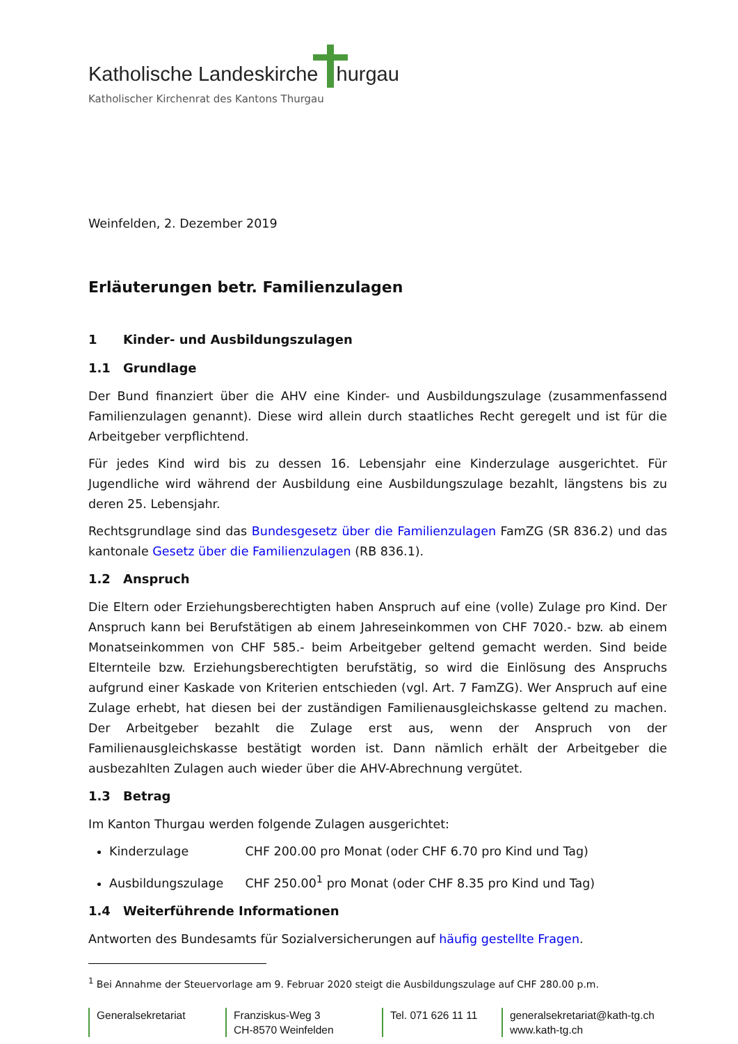Katholische Landeskirche hurgau
Katholischer Kirchenrat des Kantons Thurgau
Weinfelden, 2. Dezember 2019
Erläuterungen betr. Familienzulagen
1 Kinder- und Ausbildungszulagen
1.1 Grundlage
Der Bund finanziert über die AHV eine Kinder- und Ausbildungszulage (zusammenfassend Familienzulagen genannt). Diese wird allein durch staatliches Recht geregelt und ist für die Arbeitgeber verpflichtend.
Für jedes Kind wird bis zu dessen 16. Lebensjahr eine Kinderzulage ausgerichtet. Für Jugendliche wird während der Ausbildung eine Ausbildungszulage bezahlt, längstens bis zu deren 25. Lebensjahr.
Rechtsgrundlage sind das Bundesgesetz über die Familienzulagen FamZG (SR 836.2) und das kantonale Gesetz über die Familienzulagen (RB 836.1).
1.2 Anspruch
Die Eltern oder Erziehungsberechtigten haben Anspruch auf eine (volle) Zulage pro Kind. Der Anspruch kann bei Berufstätigen ab einem Jahreseinkommen von CHF 7020.- bzw. ab einem Monatseinkommen von CHF 585.- beim Arbeitgeber geltend gemacht werden. Sind beide Elternteile bzw. Erziehungsberechtigten berufstätig, so wird die Einlösung des Anspruchs aufgrund einer Kaskade von Kriterien entschieden (vgl. Art. 7 FamZG). Wer Anspruch auf eine Zulage erhebt, hat diesen bei der zuständigen Familienausgleichskasse geltend zu machen. Der Arbeitgeber bezahlt die Zulage erst aus, wenn der Anspruch von der Familienausgleichskasse bestätigt worden ist. Dann nämlich erhält der Arbeitgeber die ausbezahlten Zulagen auch wieder über die AHV-Abrechnung vergütet.
1.3 Betrag
Im Kanton Thurgau werden folgende Zulagen ausgerichtet:
Kinderzulage CHF 200.00 pro Monat (oder CHF 6.70 pro Kind und Tag)
Ausbildungszulage CHF 250.00<sup>1</sup> pro Monat (oder CHF 8.35 pro Kind und Tag)
1.4 Weiterführende Informationen
Antworten des Bundesamts für Sozialversicherungen auf häufig gestellte Fragen.
<sup>1</sup> Bei Annahme der Steuervorlage am 9. Februar 2020 steigt die Ausbildungszulage auf CHF 280.00 p.m.
Generalsekretariat Franziskus-Weg 3
CH-8570 Weinfelden
Tel. 071 626 11 11
generalsekretariat@kath-tg.ch
www.kath-tg.ch